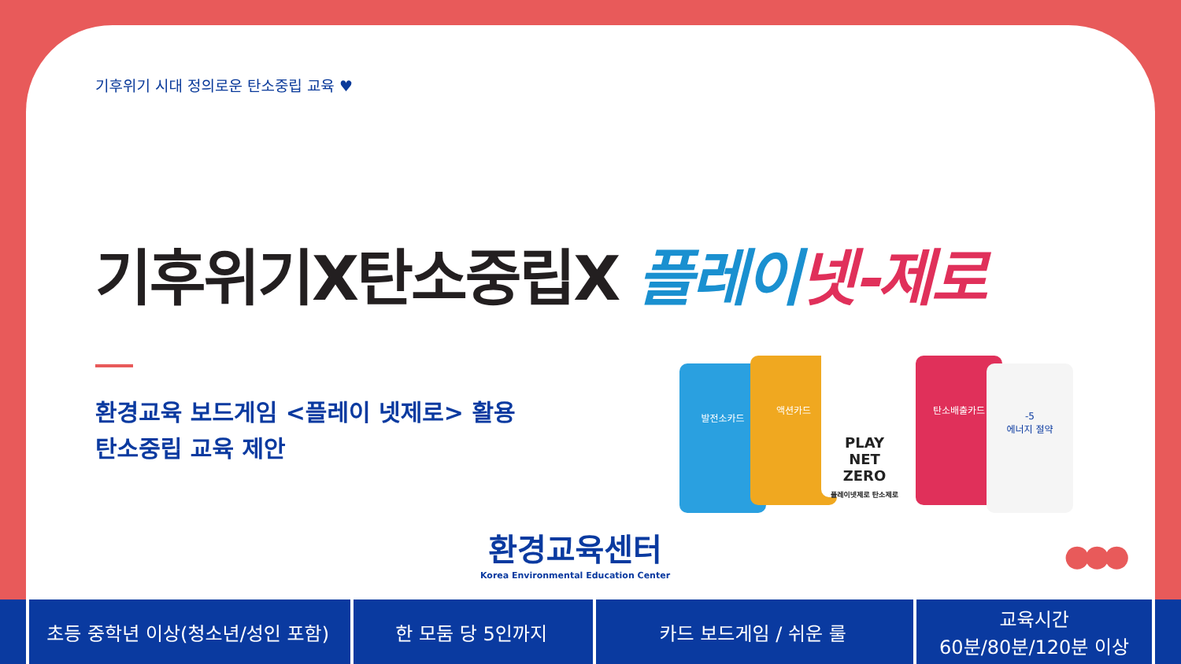기후위기 시대 정의로운 탄소중립 교육 ♥
기후위기X탄소중립X 플레이 넷-제로
환경교육 보드게임 <플레이 넷제로> 활용
탄소중립 교육 제안
발전소카드
액션카드
PLAY NET ZERO
플레이넷제로 탄소제로
탄소배출카드
-5
에너지 절약
환경교육센터
Korea Environmental Education Center
●●●
초등 중학년 이상(청소년/성인 포함)
한 모둠 당 5인까지 카드 보드게임 / 쉬운 룰 교육시간
60분/80분/120분 이상